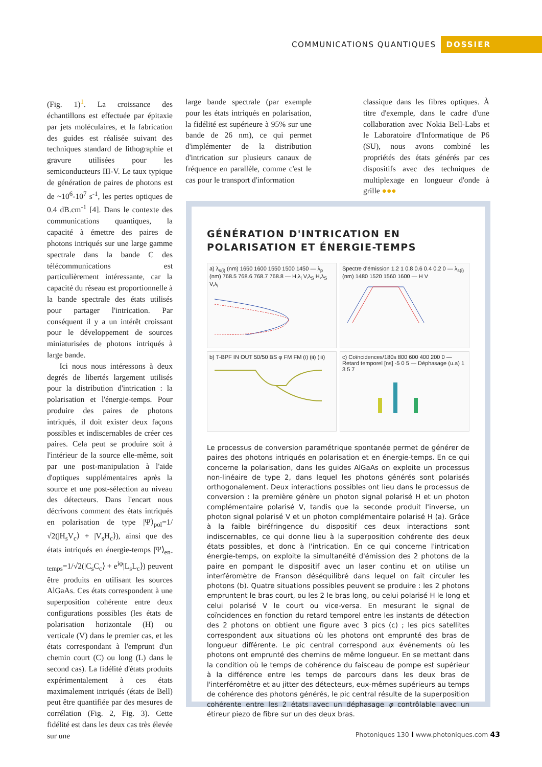COMMUNICATIONS QUANTIQUES DOSSIER
(Fig. 1)<sup>1</sup>. La croissance des échantillons est effectuée par épitaxie par jets moléculaires, et la fabrication des guides est réalisée suivant des techniques standard de lithographie et gravure utilisées pour les semiconducteurs III-V. Le taux typique de génération de paires de photons est de ~10<sup>6</sup>-10<sup>7</sup> s<sup>-1</sup>, les pertes optiques de 0.4 dB.cm<sup>-1</sup> [4]. Dans le contexte des communications quantiques, la capacité à émettre des paires de photons intriqués sur une large gamme spectrale dans la bande C des télécommunications est particulièrement intéressante, car la capacité du réseau est proportionnelle à la bande spectrale des états utilisés pour partager l'intrication. Par conséquent il y a un intérêt croissant pour le développement de sources miniaturisées de photons intriqués à large bande.
Ici nous nous intéressons à deux degrés de libertés largement utilisés pour la distribution d'intrication : la polarisation et l'énergie-temps. Pour produire des paires de photons intriqués, il doit exister deux façons possibles et indiscernables de créer ces paires. Cela peut se produire soit à l'intérieur de la source elle-même, soit par une post-manipulation à l'aide d'optiques supplémentaires après la source et une post-sélection au niveau des détecteurs. Dans l'encart nous décrivons comment des états intriqués en polarisation de type |Ψ⟩<sub>pol</sub>=1/√2(|H<sub>s</sub>V<sub>c</sub>⟩ + |V<sub>s</sub>H<sub>c</sub>⟩), ainsi que des états intriqués en énergie-temps |Ψ⟩<sub>en-temps</sub>=1/√2(|C<sub>s</sub>C<sub>c</sub>⟩ + e<sup>iφ</sup>|L<sub>s</sub>L<sub>c</sub>⟩) peuvent être produits en utilisant les sources AlGaAs. Ces états correspondent à une superposition cohérente entre deux configurations possibles (les états de polarisation horizontale (H) ou verticale (V) dans le premier cas, et les états correspondant à l'emprunt d'un chemin court (C) ou long (L) dans le second cas). La fidélité d'états produits expérimentalement à ces états maximalement intriqués (états de Bell) peut être quantifiée par des mesures de corrélation (Fig. 2, Fig. 3). Cette fidélité est dans les deux cas très élevée sur une
large bande spectrale (par exemple pour les états intriqués en polarisation, la fidélité est supérieure à 95% sur une bande de 26 nm), ce qui permet d'implémenter de la distribution d'intrication sur plusieurs canaux de fréquence en parallèle, comme c'est le cas pour le transport d'information
classique dans les fibres optiques. À titre d'exemple, dans le cadre d'une collaboration avec Nokia Bell-Labs et le Laboratoire d'Informatique de P6 (SU), nous avons combiné les propriétés des états générés par ces dispositifs avec des techniques de multiplexage en longueur d'onde à grille ●●●
GÉNÉRATION D'INTRICATION EN POLARISATION ET ÉNERGIE-TEMPS
a) λ<sub>s(i)</sub> (nm) 1650 1600 1550 1500 1450 — λ<sub>p</sub> (nm) 768.5 768.6 768.7 768.8 — H,λ<sub>i</sub> V,λ<sub>S</sub> H,λ<sub>S</sub> V,λ<sub>i</sub>
Spectre d'émission 1.2 1 0.8 0.6 0.4 0.2 0 — λ<sub>s(i)</sub> (nm) 1480 1520 1560 1600 — H V
b) T-BPF IN OUT 50/50 BS φ FM FM (i) (ii) (iii)
c) Coïncidences/180s 800 600 400 200 0 — Retard temporel [ns] -5 0 5 — Déphasage (u.a) 1 3 5 7
Le processus de conversion paramétrique spontanée permet de générer de paires des photons intriqués en polarisation et en énergie-temps. En ce qui concerne la polarisation, dans les guides AlGaAs on exploite un processus non-linéaire de type 2, dans lequel les photons générés sont polarisés orthogonalement. Deux interactions possibles ont lieu dans le processus de conversion : la première génère un photon signal polarisé H et un photon complémentaire polarisé V, tandis que la seconde produit l'inverse, un photon signal polarisé V et un photon complémentaire polarisé H (a). Grâce à la faible biréfringence du dispositif ces deux interactions sont indiscernables, ce qui donne lieu à la superposition cohérente des deux états possibles, et donc à l'intrication. En ce qui concerne l'intrication énergie-temps, on exploite la simultanéité d'émission des 2 photons de la paire en pompant le dispositif avec un laser continu et on utilise un interféromètre de Franson déséquilibré dans lequel on fait circuler les photons (b). Quatre situations possibles peuvent se produire : les 2 photons empruntent le bras court, ou les 2 le bras long, ou celui polarisé H le long et celui polarisé V le court ou vice-versa. En mesurant le signal de coïncidences en fonction du retard temporel entre les instants de détection des 2 photons on obtient une figure avec 3 pics (c) ; les pics satellites correspondent aux situations où les photons ont emprunté des bras de longueur différente. Le pic central correspond aux événements où les photons ont emprunté des chemins de même longueur. En se mettant dans la condition où le temps de cohérence du faisceau de pompe est supérieur à la différence entre les temps de parcours dans les deux bras de l'interféromètre et au jitter des détecteurs, eux-mêmes supérieurs au temps de cohérence des photons générés, le pic central résulte de la superposition cohérente entre les 2 états avec un déphasage φ contrôlable avec un étireur piezo de fibre sur un des deux bras.
Photoniques 130 I www.photoniques.com 43